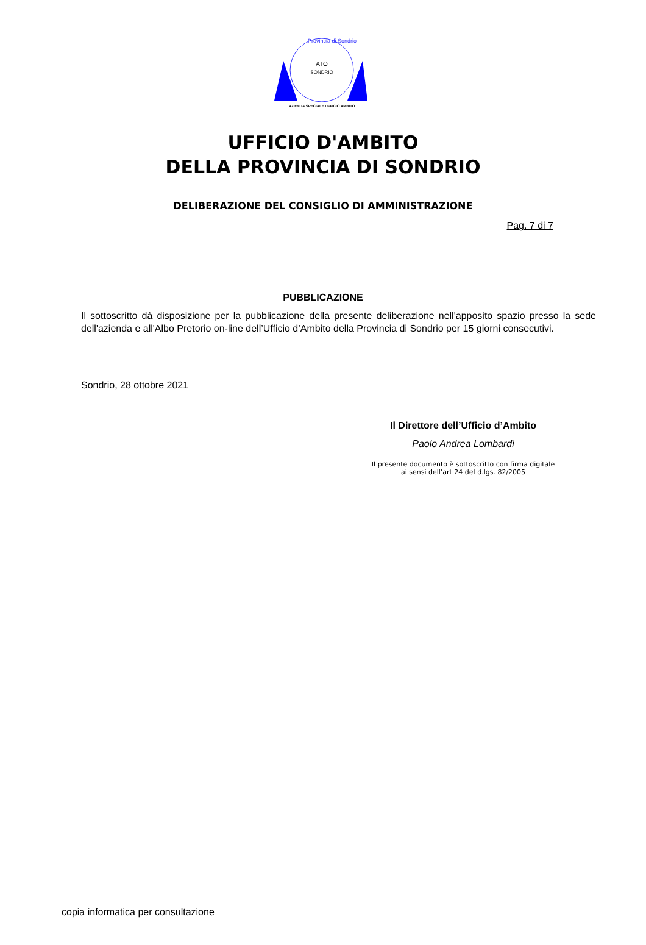ATO
SONDRIO
AZIENDA SPECIALE UFFICIO AMBITO
Provincia di Sondrio
UFFICIO D'AMBITO
DELLA PROVINCIA DI SONDRIO
DELIBERAZIONE DEL CONSIGLIO DI AMMINISTRAZIONE
Pag. 7 di 7
PUBBLICAZIONE
Il sottoscritto dà disposizione per la pubblicazione della presente deliberazione nell'apposito spazio presso la sede dell'azienda e all'Albo Pretorio on-line dell’Ufficio d’Ambito della Provincia di Sondrio per 15 giorni consecutivi.
Sondrio, 28 ottobre 2021
Il Direttore dell’Ufficio d’Ambito
Paolo Andrea Lombardi
Il presente documento è sottoscritto con firma digitale
ai sensi dell’art.24 del d.lgs. 82/2005
copia informatica per consultazione